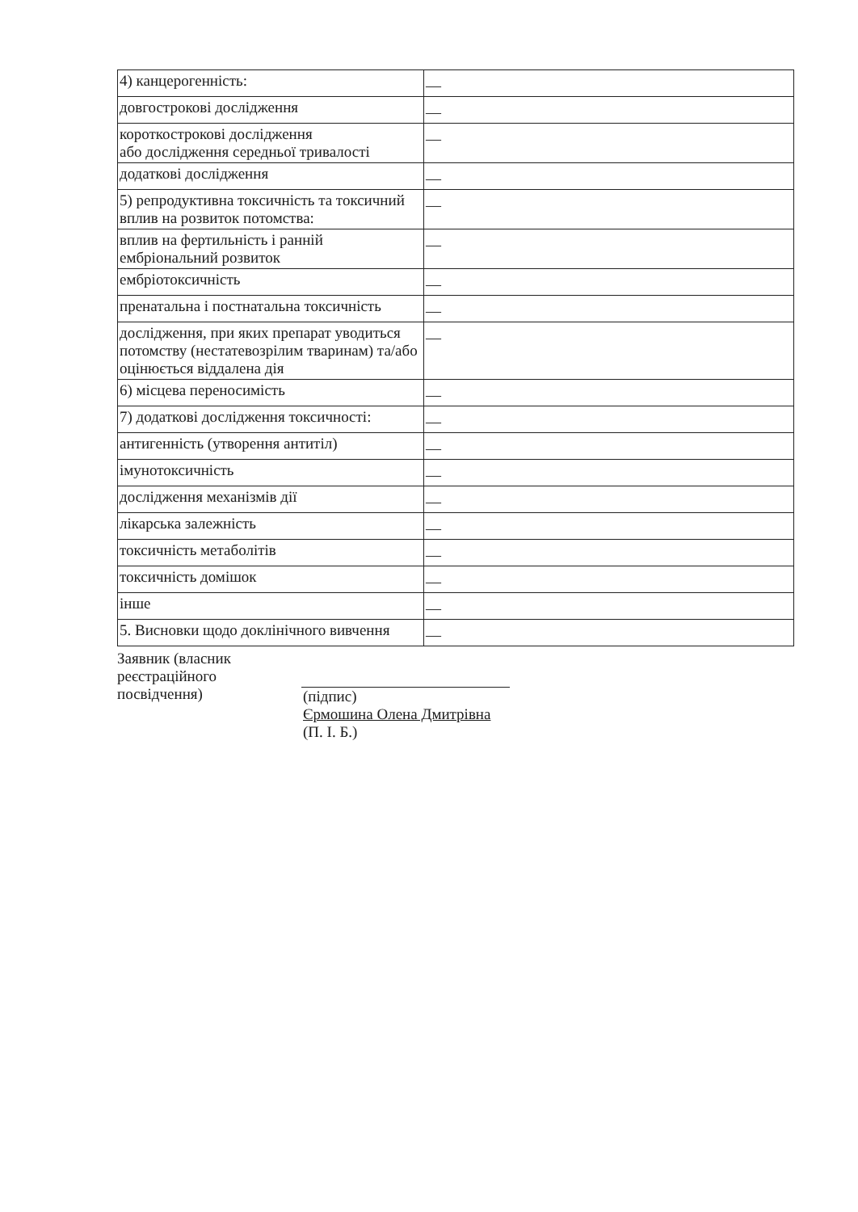| 4) канцерогенність: | — |
| довгострокові дослідження | — |
| короткострокові дослідження або дослідження середньої тривалості | — |
| додаткові дослідження | — |
| 5) репродуктивна токсичність та токсичний вплив на розвиток потомства: | — |
| вплив на фертильність і ранній ембріональний розвиток | — |
| ембріотоксичність | — |
| пренатальна і постнатальна токсичність | — |
| дослідження, при яких препарат уводиться потомству (нестатевозрілим тваринам) та/або оцінюється віддалена дія | — |
| 6) місцева переносимість | — |
| 7) додаткові дослідження токсичності: | — |
| антигенність (утворення антитіл) | — |
| імунотоксичність | — |
| дослідження механізмів дії | — |
| лікарська залежність | — |
| токсичність метаболітів | — |
| токсичність домішок | — |
| інше | — |
| 5. Висновки щодо доклінічного вивчення | — |
Заявник (власник
реєстраційного
посвідчення)
(підпис)
Єрмошина Олена Дмитрівна
(П. І. Б.)